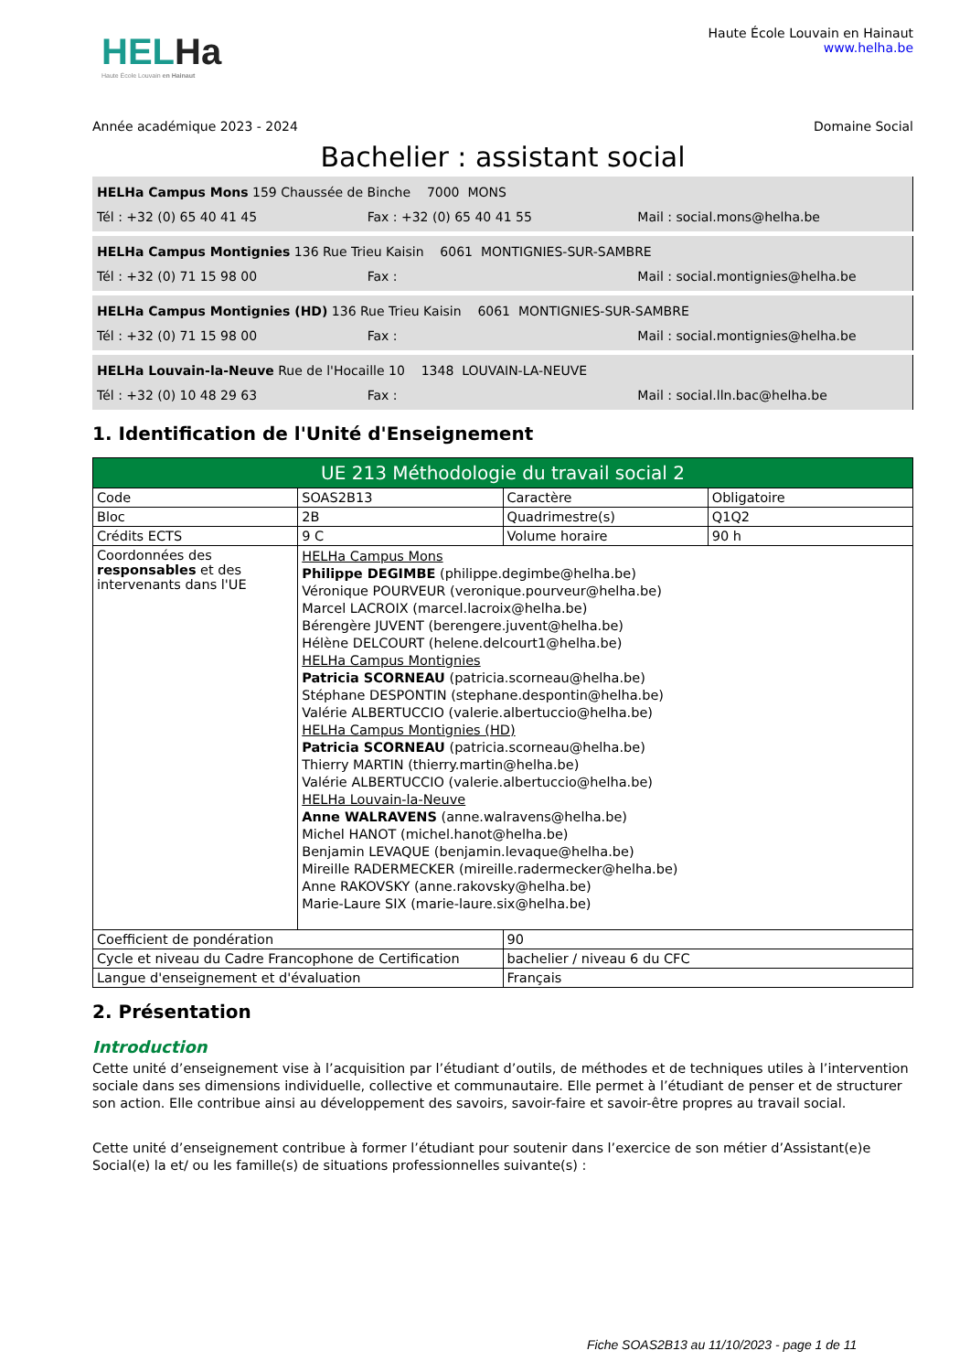HELHa
Haute École Louvain en Hainaut
Haute École Louvain en Hainaut
www.helha.be
Année académique 2023 - 2024 Domaine Social
Bachelier : assistant social
HELHa Campus Mons 159 Chaussée de Binche 7000 MONS
Tél : +32 (0) 65 40 41 45 Fax : +32 (0) 65 40 41 55 Mail : social.mons@helha.be
HELHa Campus Montignies 136 Rue Trieu Kaisin 6061 MONTIGNIES-SUR-SAMBRE
Tél : +32 (0) 71 15 98 00 Fax : Mail : social.montignies@helha.be
HELHa Campus Montignies (HD) 136 Rue Trieu Kaisin 6061 MONTIGNIES-SUR-SAMBRE
Tél : +32 (0) 71 15 98 00 Fax : Mail : social.montignies@helha.be
HELHa Louvain-la-Neuve Rue de l'Hocaille 10 1348 LOUVAIN-LA-NEUVE
Tél : +32 (0) 10 48 29 63 Fax : Mail : social.lln.bac@helha.be
1. Identification de l'Unité d'Enseignement
| UE 213 Méthodologie du travail social 2 | | | |
| Code | SOAS2B13 | Caractère | Obligatoire |
| Bloc | 2B | Quadrimestre(s) | Q1Q2 |
| Crédits ECTS | 9 C | Volume horaire | 90 h |
| Coordonnées des responsables et des intervenants dans l'UE | HELHa Campus Mons Philippe DEGIMBE (philippe.degimbe@helha.be) Véronique POURVEUR (veronique.pourveur@helha.be) Marcel LACROIX (marcel.lacroix@helha.be) Bérengère JUVENT (berengere.juvent@helha.be) Hélène DELCOURT (helene.delcourt1@helha.be) HELHa Campus Montignies Patricia SCORNEAU (patricia.scorneau@helha.be) Stéphane DESPONTIN (stephane.despontin@helha.be) Valérie ALBERTUCCIO (valerie.albertuccio@helha.be) HELHa Campus Montignies (HD) Patricia SCORNEAU (patricia.scorneau@helha.be) Thierry MARTIN (thierry.martin@helha.be) Valérie ALBERTUCCIO (valerie.albertuccio@helha.be) HELHa Louvain-la-Neuve Anne WALRAVENS (anne.walravens@helha.be) Michel HANOT (michel.hanot@helha.be) Benjamin LEVAQUE (benjamin.levaque@helha.be) Mireille RADERMECKER (mireille.radermecker@helha.be) Anne RAKOVSKY (anne.rakovsky@helha.be) Marie-Laure SIX (marie-laure.six@helha.be) | | |
| Coefficient de pondération | | 90 | |
| Cycle et niveau du Cadre Francophone de Certification | | bachelier / niveau 6 du CFC | |
| Langue d'enseignement et d'évaluation | | Français | |
2. Présentation
Introduction
Cette unité d’enseignement vise à l’acquisition par l’étudiant d’outils, de méthodes et de techniques utiles à l’intervention sociale dans ses dimensions individuelle, collective et communautaire. Elle permet à l’étudiant de penser et de structurer son action. Elle contribue ainsi au développement des savoirs, savoir-faire et savoir-être propres au travail social.
Cette unité d’enseignement contribue à former l’étudiant pour soutenir dans l’exercice de son métier d’Assistant(e)e Social(e) la et/ ou les famille(s) de situations professionnelles suivante(s) :
Fiche SOAS2B13 au 11/10/2023 - page 1 de 11